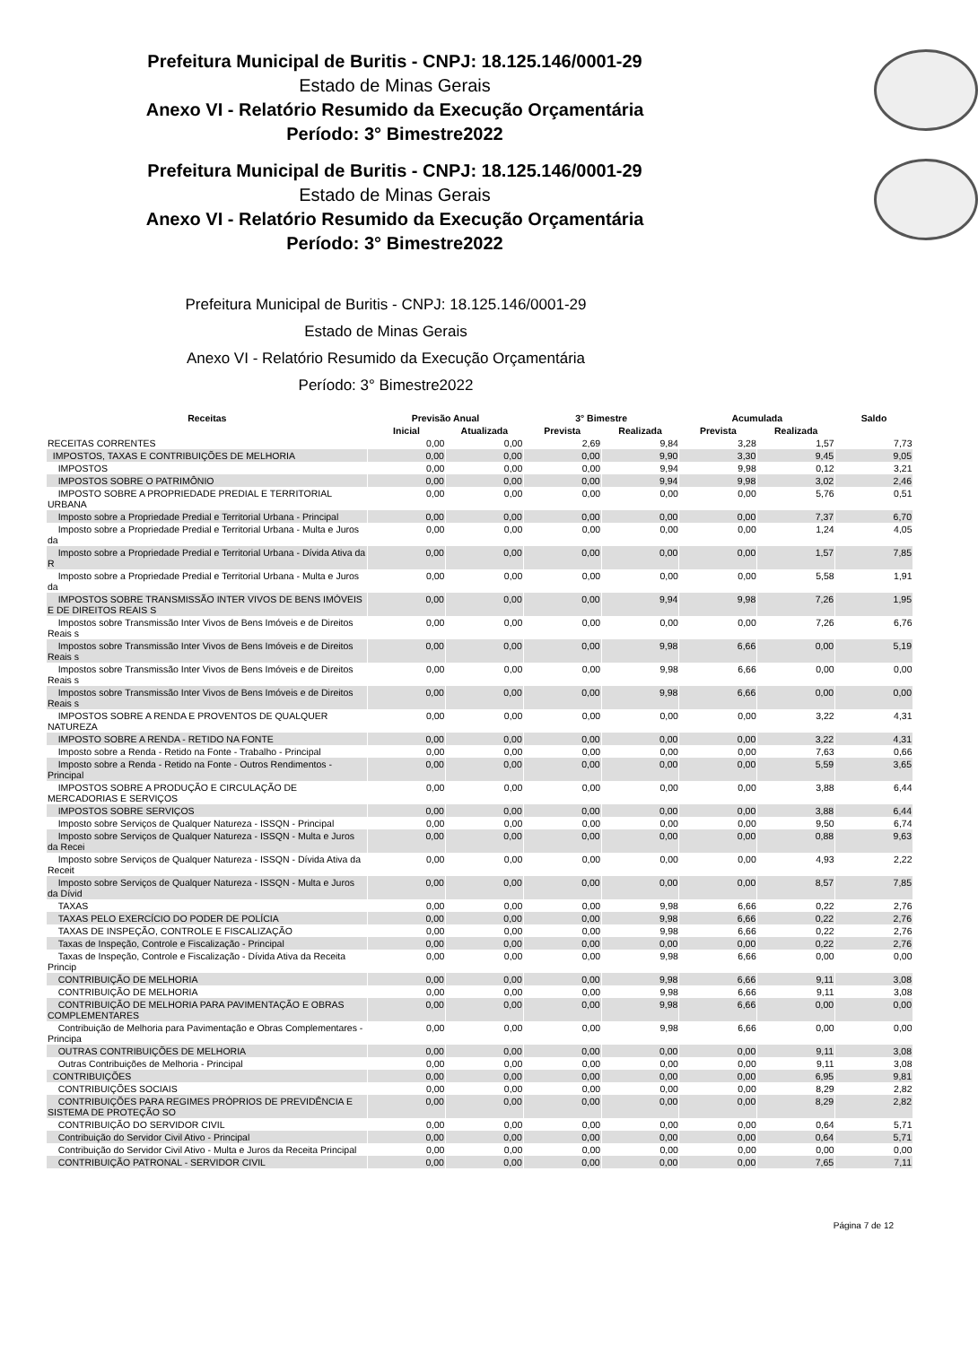Prefeitura Municipal de Buritis - CNPJ: 18.125.146/0001-29
Estado de Minas Gerais
Anexo VI - Relatório Resumido da Execução Orçamentária
Período: 3° Bimestre2022
Prefeitura Municipal de Buritis - CNPJ: 18.125.146/0001-29
Estado de Minas Gerais
Anexo VI - Relatório Resumido da Execução Orçamentária
Período: 3° Bimestre2022
Prefeitura Municipal de Buritis - CNPJ: 18.125.146/0001-29
Estado de Minas Gerais
Anexo VI - Relatório Resumido da Execução Orçamentária
Período: 3° Bimestre2022
| Receitas | Previsão Anual | | 3° Bimestre | | Acumulada | | Saldo |
| --- | --- | --- | --- | --- | --- | --- | --- |
| | Inicial | Atualizada | Prevista | Realizada | Prevista | Realizada | |
| RECEITAS CORRENTES | 0,00 | 0,00 | 2,69 | 9,84 | 3,28 | 1,57 | 7,73 |
| IMPOSTOS, TAXAS E CONTRIBUIÇÕES DE MELHORIA | 0,00 | 0,00 | 0,00 | 9,90 | 3,30 | 9,45 | 9,05 |
| IMPOSTOS | 0,00 | 0,00 | 0,00 | 9,94 | 9,98 | 0,12 | 3,21 |
| IMPOSTOS SOBRE O PATRIMÔNIO | 0,00 | 0,00 | 0,00 | 9,94 | 9,98 | 3,02 | 2,46 |
| IMPOSTO SOBRE A PROPRIEDADE PREDIAL E TERRITORIAL URBANA | 0,00 | 0,00 | 0,00 | 0,00 | 0,00 | 5,76 | 0,51 |
| Imposto sobre a Propriedade Predial e Territorial Urbana - Principal | 0,00 | 0,00 | 0,00 | 0,00 | 0,00 | 7,37 | 6,70 |
| Imposto sobre a Propriedade Predial e Territorial Urbana - Multa e Juros da | 0,00 | 0,00 | 0,00 | 0,00 | 0,00 | 1,24 | 4,05 |
| Imposto sobre a Propriedade Predial e Territorial Urbana - Dívida Ativa da R | 0,00 | 0,00 | 0,00 | 0,00 | 0,00 | 1,57 | 7,85 |
| Imposto sobre a Propriedade Predial e Territorial Urbana - Multa e Juros da | 0,00 | 0,00 | 0,00 | 0,00 | 0,00 | 5,58 | 1,91 |
| IMPOSTOS SOBRE TRANSMISSÃO INTER VIVOS DE BENS IMÓVEIS E DE DIREITOS REAIS S | 0,00 | 0,00 | 0,00 | 9,94 | 9,98 | 7,26 | 1,95 |
| Impostos sobre Transmissão Inter Vivos de Bens Imóveis e de Direitos Reais s | 0,00 | 0,00 | 0,00 | 0,00 | 0,00 | 7,26 | 6,76 |
| Impostos sobre Transmissão Inter Vivos de Bens Imóveis e de Direitos Reais s | 0,00 | 0,00 | 0,00 | 9,98 | 6,66 | 0,00 | 5,19 |
| Impostos sobre Transmissão Inter Vivos de Bens Imóveis e de Direitos Reais s | 0,00 | 0,00 | 0,00 | 9,98 | 6,66 | 0,00 | 0,00 |
| Impostos sobre Transmissão Inter Vivos de Bens Imóveis e de Direitos Reais s | 0,00 | 0,00 | 0,00 | 9,98 | 6,66 | 0,00 | 0,00 |
| IMPOSTOS SOBRE A RENDA E PROVENTOS DE QUALQUER NATUREZA | 0,00 | 0,00 | 0,00 | 0,00 | 0,00 | 3,22 | 4,31 |
| IMPOSTO SOBRE A RENDA - RETIDO NA FONTE | 0,00 | 0,00 | 0,00 | 0,00 | 0,00 | 3,22 | 4,31 |
| Imposto sobre a Renda - Retido na Fonte - Trabalho - Principal | 0,00 | 0,00 | 0,00 | 0,00 | 0,00 | 7,63 | 0,66 |
| Imposto sobre a Renda - Retido na Fonte - Outros Rendimentos - Principal | 0,00 | 0,00 | 0,00 | 0,00 | 0,00 | 5,59 | 3,65 |
| IMPOSTOS SOBRE A PRODUÇÃO E CIRCULAÇÃO DE MERCADORIAS E SERVIÇOS | 0,00 | 0,00 | 0,00 | 0,00 | 0,00 | 3,88 | 6,44 |
| IMPOSTOS SOBRE SERVIÇOS | 0,00 | 0,00 | 0,00 | 0,00 | 0,00 | 3,88 | 6,44 |
| Imposto sobre Serviços de Qualquer Natureza - ISSQN - Principal | 0,00 | 0,00 | 0,00 | 0,00 | 0,00 | 9,50 | 6,74 |
| Imposto sobre Serviços de Qualquer Natureza - ISSQN - Multa e Juros da Recei | 0,00 | 0,00 | 0,00 | 0,00 | 0,00 | 0,88 | 9,63 |
| Imposto sobre Serviços de Qualquer Natureza - ISSQN - Dívida Ativa da Receit | 0,00 | 0,00 | 0,00 | 0,00 | 0,00 | 4,93 | 2,22 |
| Imposto sobre Serviços de Qualquer Natureza - ISSQN - Multa e Juros da Dívid | 0,00 | 0,00 | 0,00 | 0,00 | 0,00 | 8,57 | 7,85 |
| TAXAS | 0,00 | 0,00 | 0,00 | 9,98 | 6,66 | 0,22 | 2,76 |
| TAXAS PELO EXERCÍCIO DO PODER DE POLÍCIA | 0,00 | 0,00 | 0,00 | 9,98 | 6,66 | 0,22 | 2,76 |
| TAXAS DE INSPEÇÃO, CONTROLE E FISCALIZAÇÃO | 0,00 | 0,00 | 0,00 | 9,98 | 6,66 | 0,22 | 2,76 |
| Taxas de Inspeção, Controle e Fiscalização - Principal | 0,00 | 0,00 | 0,00 | 0,00 | 0,00 | 0,22 | 2,76 |
| Taxas de Inspeção, Controle e Fiscalização - Dívida Ativa da Receita Princip | 0,00 | 0,00 | 0,00 | 9,98 | 6,66 | 0,00 | 0,00 |
| CONTRIBUIÇÃO DE MELHORIA | 0,00 | 0,00 | 0,00 | 9,98 | 6,66 | 9,11 | 3,08 |
| CONTRIBUIÇÃO DE MELHORIA | 0,00 | 0,00 | 0,00 | 9,98 | 6,66 | 9,11 | 3,08 |
| CONTRIBUIÇÃO DE MELHORIA PARA PAVIMENTAÇÃO E OBRAS COMPLEMENTARES | 0,00 | 0,00 | 0,00 | 9,98 | 6,66 | 0,00 | 0,00 |
| Contribuição de Melhoria para Pavimentação e Obras Complementares - Principa | 0,00 | 0,00 | 0,00 | 9,98 | 6,66 | 0,00 | 0,00 |
| OUTRAS CONTRIBUIÇÕES DE MELHORIA | 0,00 | 0,00 | 0,00 | 0,00 | 0,00 | 9,11 | 3,08 |
| Outras Contribuições de Melhoria - Principal | 0,00 | 0,00 | 0,00 | 0,00 | 0,00 | 9,11 | 3,08 |
| CONTRIBUIÇÕES | 0,00 | 0,00 | 0,00 | 0,00 | 0,00 | 6,95 | 9,81 |
| CONTRIBUIÇÕES SOCIAIS | 0,00 | 0,00 | 0,00 | 0,00 | 0,00 | 8,29 | 2,82 |
| CONTRIBUIÇÕES PARA REGIMES PRÓPRIOS DE PREVIDÊNCIA E SISTEMA DE PROTEÇÃO SO | 0,00 | 0,00 | 0,00 | 0,00 | 0,00 | 8,29 | 2,82 |
| CONTRIBUIÇÃO DO SERVIDOR CIVIL | 0,00 | 0,00 | 0,00 | 0,00 | 0,00 | 0,64 | 5,71 |
| Contribuição do Servidor Civil Ativo - Principal | 0,00 | 0,00 | 0,00 | 0,00 | 0,00 | 0,64 | 5,71 |
| Contribuição do Servidor Civil Ativo - Multa e Juros da Receita Principal | 0,00 | 0,00 | 0,00 | 0,00 | 0,00 | 0,00 | 0,00 |
| CONTRIBUIÇÃO PATRONAL - SERVIDOR CIVIL | 0,00 | 0,00 | 0,00 | 0,00 | 0,00 | 7,65 | 7,11 |
Página 7 de 12